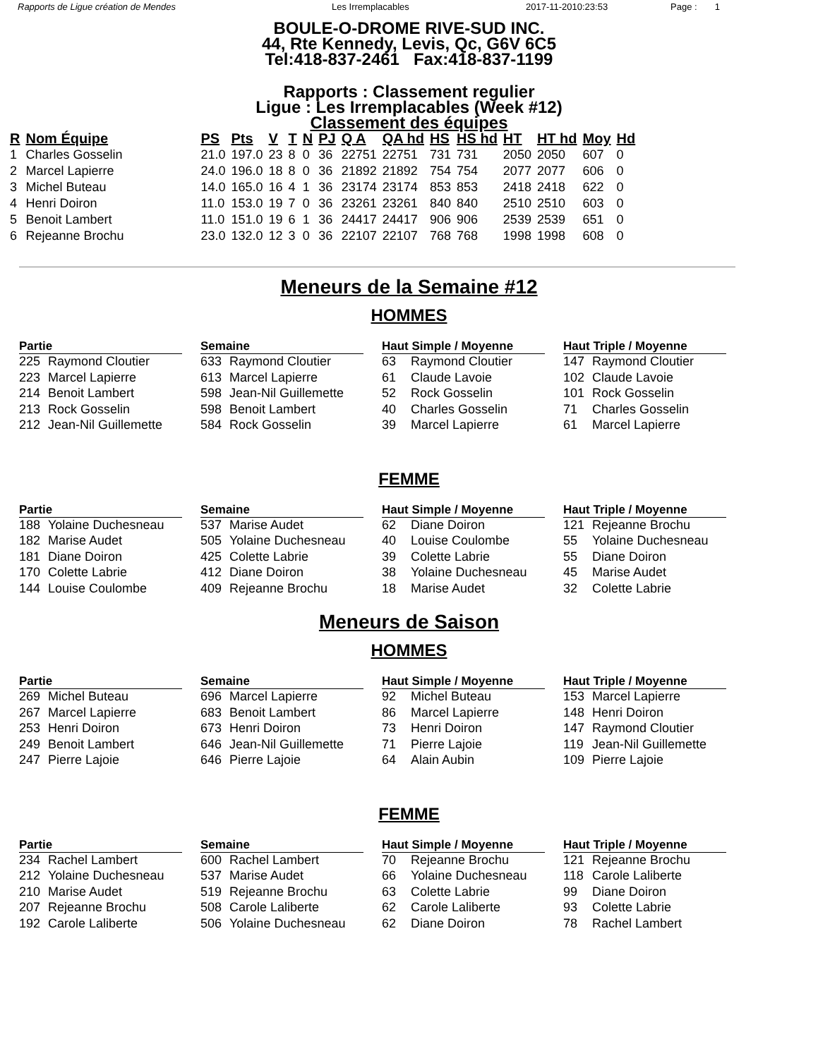Rapports de Ligue création de Mendes Les Irremplacables 2017-11-2010:23:53 Page : 1
BOULE-O-DROME RIVE-SUD INC.
44, Rte Kennedy, Levis, Qc, G6V 6C5
Tel:418-837-2461 Fax:418-837-1199
Rapports : Classement regulier
Ligue : Les Irremplacables (Week #12)
Classement des équipes
| R | Nom Équipe | PS | Pts | V | T | N | PJ | Q A | QA hd | HS | HS hd | HT | HT hd | Moy | Hd |
| --- | --- | --- | --- | --- | --- | --- | --- | --- | --- | --- | --- | --- | --- | --- | --- |
| 1 | Charles Gosselin | 21.0 | 197.0 | 23 | 8 | 0 | 36 | 22751 | 22751 | 731 | 731 | 2050 | 2050 | 607 | 0 |
| 2 | Marcel Lapierre | 24.0 | 196.0 | 18 | 8 | 0 | 36 | 21892 | 21892 | 754 | 754 | 2077 | 2077 | 606 | 0 |
| 3 | Michel Buteau | 14.0 | 165.0 | 16 | 4 | 1 | 36 | 23174 | 23174 | 853 | 853 | 2418 | 2418 | 622 | 0 |
| 4 | Henri Doiron | 11.0 | 153.0 | 19 | 7 | 0 | 36 | 23261 | 23261 | 840 | 840 | 2510 | 2510 | 603 | 0 |
| 5 | Benoit Lambert | 11.0 | 151.0 | 19 | 6 | 1 | 36 | 24417 | 24417 | 906 | 906 | 2539 | 2539 | 651 | 0 |
| 6 | Rejeanne Brochu | 23.0 | 132.0 | 12 | 3 | 0 | 36 | 22107 | 22107 | 768 | 768 | 1998 | 1998 | 608 | 0 |
Meneurs de la Semaine #12
HOMMES
Partie
225 Raymond Cloutier
223 Marcel Lapierre
214 Benoit Lambert
213 Rock Gosselin
212 Jean-Nil Guillemette
Semaine
633 Raymond Cloutier
613 Marcel Lapierre
598 Jean-Nil Guillemette
598 Benoit Lambert
584 Rock Gosselin
Haut Simple / Moyenne
63 Raymond Cloutier
61 Claude Lavoie
52 Rock Gosselin
40 Charles Gosselin
39 Marcel Lapierre
Haut Triple / Moyenne
147 Raymond Cloutier
102 Claude Lavoie
101 Rock Gosselin
71 Charles Gosselin
61 Marcel Lapierre
FEMME
Partie
188 Yolaine Duchesneau
182 Marise Audet
181 Diane Doiron
170 Colette Labrie
144 Louise Coulombe
Semaine
537 Marise Audet
505 Yolaine Duchesneau
425 Colette Labrie
412 Diane Doiron
409 Rejeanne Brochu
Haut Simple / Moyenne
62 Diane Doiron
40 Louise Coulombe
39 Colette Labrie
38 Yolaine Duchesneau
18 Marise Audet
Haut Triple / Moyenne
121 Rejeanne Brochu
55 Yolaine Duchesneau
55 Diane Doiron
45 Marise Audet
32 Colette Labrie
Meneurs de Saison
HOMMES
Partie
269 Michel Buteau
267 Marcel Lapierre
253 Henri Doiron
249 Benoit Lambert
247 Pierre Lajoie
Semaine
696 Marcel Lapierre
683 Benoit Lambert
673 Henri Doiron
646 Jean-Nil Guillemette
646 Pierre Lajoie
Haut Simple / Moyenne
92 Michel Buteau
86 Marcel Lapierre
73 Henri Doiron
71 Pierre Lajoie
64 Alain Aubin
Haut Triple / Moyenne
153 Marcel Lapierre
148 Henri Doiron
147 Raymond Cloutier
119 Jean-Nil Guillemette
109 Pierre Lajoie
FEMME
Partie
234 Rachel Lambert
212 Yolaine Duchesneau
210 Marise Audet
207 Rejeanne Brochu
192 Carole Laliberte
Semaine
600 Rachel Lambert
537 Marise Audet
519 Rejeanne Brochu
508 Carole Laliberte
506 Yolaine Duchesneau
Haut Simple / Moyenne
70 Rejeanne Brochu
66 Yolaine Duchesneau
63 Colette Labrie
62 Carole Laliberte
62 Diane Doiron
Haut Triple / Moyenne
121 Rejeanne Brochu
118 Carole Laliberte
99 Diane Doiron
93 Colette Labrie
78 Rachel Lambert